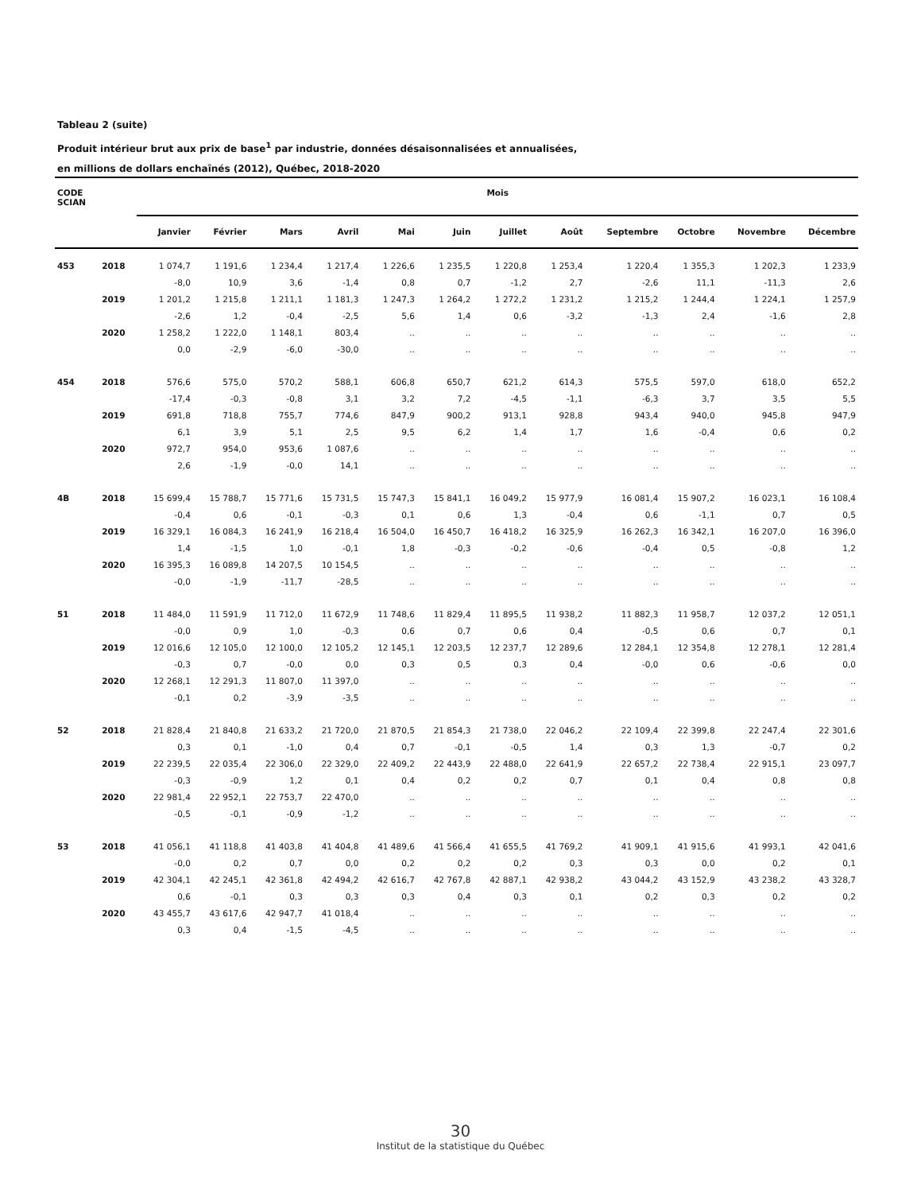Tableau 2 (suite)
Produit intérieur brut aux prix de base<sup>1</sup> par industrie, données désaisonnalisées et annualisées,
en millions de dollars enchaînés (2012), Québec, 2018-2020
| CODE SCIAN | | Mois | | | | | | | | | | | |
| --- | --- | --- | --- | --- | --- | --- | --- | --- | --- | --- | --- | --- | --- |
| | | Janvier | Février | Mars | Avril | Mai | Juin | Juillet | Août | Septembre | Octobre | Novembre | Décembre |
| 453 | 2018 | 1 074,7 | 1 191,6 | 1 234,4 | 1 217,4 | 1 226,6 | 1 235,5 | 1 220,8 | 1 253,4 | 1 220,4 | 1 355,3 | 1 202,3 | 1 233,9 |
| | | -8,0 | 10,9 | 3,6 | -1,4 | 0,8 | 0,7 | -1,2 | 2,7 | -2,6 | 11,1 | -11,3 | 2,6 |
| | 2019 | 1 201,2 | 1 215,8 | 1 211,1 | 1 181,3 | 1 247,3 | 1 264,2 | 1 272,2 | 1 231,2 | 1 215,2 | 1 244,4 | 1 224,1 | 1 257,9 |
| | | -2,6 | 1,2 | -0,4 | -2,5 | 5,6 | 1,4 | 0,6 | -3,2 | -1,3 | 2,4 | -1,6 | 2,8 |
| | 2020 | 1 258,2 | 1 222,0 | 1 148,1 | 803,4 | .. | .. | .. | .. | .. | .. | .. | .. |
| | | 0,0 | -2,9 | -6,0 | -30,0 | .. | .. | .. | .. | .. | .. | .. | .. |
| 454 | 2018 | 576,6 | 575,0 | 570,2 | 588,1 | 606,8 | 650,7 | 621,2 | 614,3 | 575,5 | 597,0 | 618,0 | 652,2 |
| | | -17,4 | -0,3 | -0,8 | 3,1 | 3,2 | 7,2 | -4,5 | -1,1 | -6,3 | 3,7 | 3,5 | 5,5 |
| | 2019 | 691,8 | 718,8 | 755,7 | 774,6 | 847,9 | 900,2 | 913,1 | 928,8 | 943,4 | 940,0 | 945,8 | 947,9 |
| | | 6,1 | 3,9 | 5,1 | 2,5 | 9,5 | 6,2 | 1,4 | 1,7 | 1,6 | -0,4 | 0,6 | 0,2 |
| | 2020 | 972,7 | 954,0 | 953,6 | 1 087,6 | .. | .. | .. | .. | .. | .. | .. | .. |
| | | 2,6 | -1,9 | -0,0 | 14,1 | .. | .. | .. | .. | .. | .. | .. | .. |
| 4B | 2018 | 15 699,4 | 15 788,7 | 15 771,6 | 15 731,5 | 15 747,3 | 15 841,1 | 16 049,2 | 15 977,9 | 16 081,4 | 15 907,2 | 16 023,1 | 16 108,4 |
| | | -0,4 | 0,6 | -0,1 | -0,3 | 0,1 | 0,6 | 1,3 | -0,4 | 0,6 | -1,1 | 0,7 | 0,5 |
| | 2019 | 16 329,1 | 16 084,3 | 16 241,9 | 16 218,4 | 16 504,0 | 16 450,7 | 16 418,2 | 16 325,9 | 16 262,3 | 16 342,1 | 16 207,0 | 16 396,0 |
| | | 1,4 | -1,5 | 1,0 | -0,1 | 1,8 | -0,3 | -0,2 | -0,6 | -0,4 | 0,5 | -0,8 | 1,2 |
| | 2020 | 16 395,3 | 16 089,8 | 14 207,5 | 10 154,5 | .. | .. | .. | .. | .. | .. | .. | .. |
| | | -0,0 | -1,9 | -11,7 | -28,5 | .. | .. | .. | .. | .. | .. | .. | .. |
| 51 | 2018 | 11 484,0 | 11 591,9 | 11 712,0 | 11 672,9 | 11 748,6 | 11 829,4 | 11 895,5 | 11 938,2 | 11 882,3 | 11 958,7 | 12 037,2 | 12 051,1 |
| | | -0,0 | 0,9 | 1,0 | -0,3 | 0,6 | 0,7 | 0,6 | 0,4 | -0,5 | 0,6 | 0,7 | 0,1 |
| | 2019 | 12 016,6 | 12 105,0 | 12 100,0 | 12 105,2 | 12 145,1 | 12 203,5 | 12 237,7 | 12 289,6 | 12 284,1 | 12 354,8 | 12 278,1 | 12 281,4 |
| | | -0,3 | 0,7 | -0,0 | 0,0 | 0,3 | 0,5 | 0,3 | 0,4 | -0,0 | 0,6 | -0,6 | 0,0 |
| | 2020 | 12 268,1 | 12 291,3 | 11 807,0 | 11 397,0 | .. | .. | .. | .. | .. | .. | .. | .. |
| | | -0,1 | 0,2 | -3,9 | -3,5 | .. | .. | .. | .. | .. | .. | .. | .. |
| 52 | 2018 | 21 828,4 | 21 840,8 | 21 633,2 | 21 720,0 | 21 870,5 | 21 854,3 | 21 738,0 | 22 046,2 | 22 109,4 | 22 399,8 | 22 247,4 | 22 301,6 |
| | | 0,3 | 0,1 | -1,0 | 0,4 | 0,7 | -0,1 | -0,5 | 1,4 | 0,3 | 1,3 | -0,7 | 0,2 |
| | 2019 | 22 239,5 | 22 035,4 | 22 306,0 | 22 329,0 | 22 409,2 | 22 443,9 | 22 488,0 | 22 641,9 | 22 657,2 | 22 738,4 | 22 915,1 | 23 097,7 |
| | | -0,3 | -0,9 | 1,2 | 0,1 | 0,4 | 0,2 | 0,2 | 0,7 | 0,1 | 0,4 | 0,8 | 0,8 |
| | 2020 | 22 981,4 | 22 952,1 | 22 753,7 | 22 470,0 | .. | .. | .. | .. | .. | .. | .. | .. |
| | | -0,5 | -0,1 | -0,9 | -1,2 | .. | .. | .. | .. | .. | .. | .. | .. |
| 53 | 2018 | 41 056,1 | 41 118,8 | 41 403,8 | 41 404,8 | 41 489,6 | 41 566,4 | 41 655,5 | 41 769,2 | 41 909,1 | 41 915,6 | 41 993,1 | 42 041,6 |
| | | -0,0 | 0,2 | 0,7 | 0,0 | 0,2 | 0,2 | 0,2 | 0,3 | 0,3 | 0,0 | 0,2 | 0,1 |
| | 2019 | 42 304,1 | 42 245,1 | 42 361,8 | 42 494,2 | 42 616,7 | 42 767,8 | 42 887,1 | 42 938,2 | 43 044,2 | 43 152,9 | 43 238,2 | 43 328,7 |
| | | 0,6 | -0,1 | 0,3 | 0,3 | 0,3 | 0,4 | 0,3 | 0,1 | 0,2 | 0,3 | 0,2 | 0,2 |
| | 2020 | 43 455,7 | 43 617,6 | 42 947,7 | 41 018,4 | .. | .. | .. | .. | .. | .. | .. | .. |
| | | 0,3 | 0,4 | -1,5 | -4,5 | .. | .. | .. | .. | .. | .. | .. | .. |
30
Institut de la statistique du Québec